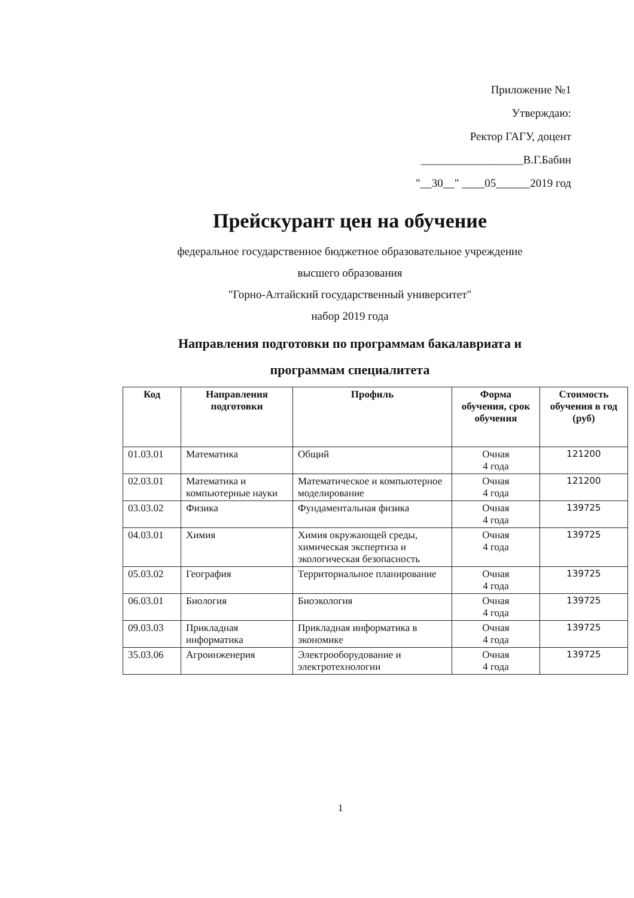Приложение №1
Утверждаю:
Ректор ГАГУ, доцент
__________________В.Г.Бабин
"__30__" ____05______2019 год
Прейскурант цен на обучение
федеральное государственное бюджетное образовательное учреждение
высшего образования
"Горно-Алтайский государственный университет"
набор 2019 года
Направления подготовки по программам бакалавриата и
программам специалитета
| Код | Направления подготовки | Профиль | Форма обучения, срок обучения | Стоимость обучения в год (руб) |
| --- | --- | --- | --- | --- |
| 01.03.01 | Математика | Общий | Очная 4 года | 121200 |
| 02.03.01 | Математика и компьютерные науки | Математическое и компьютерное моделирование | Очная 4 года | 121200 |
| 03.03.02 | Физика | Фундаментальная физика | Очная 4 года | 139725 |
| 04.03.01 | Химия | Химия окружающей среды, химическая экспертиза и экологическая безопасность | Очная 4 года | 139725 |
| 05.03.02 | География | Территориальное планирование | Очная 4 года | 139725 |
| 06.03.01 | Биология | Биоэкология | Очная 4 года | 139725 |
| 09.03.03 | Прикладная информатика | Прикладная информатика в экономике | Очная 4 года | 139725 |
| 35.03.06 | Агроинженерия | Электрооборудование и электротехнологии | Очная 4 года | 139725 |
1